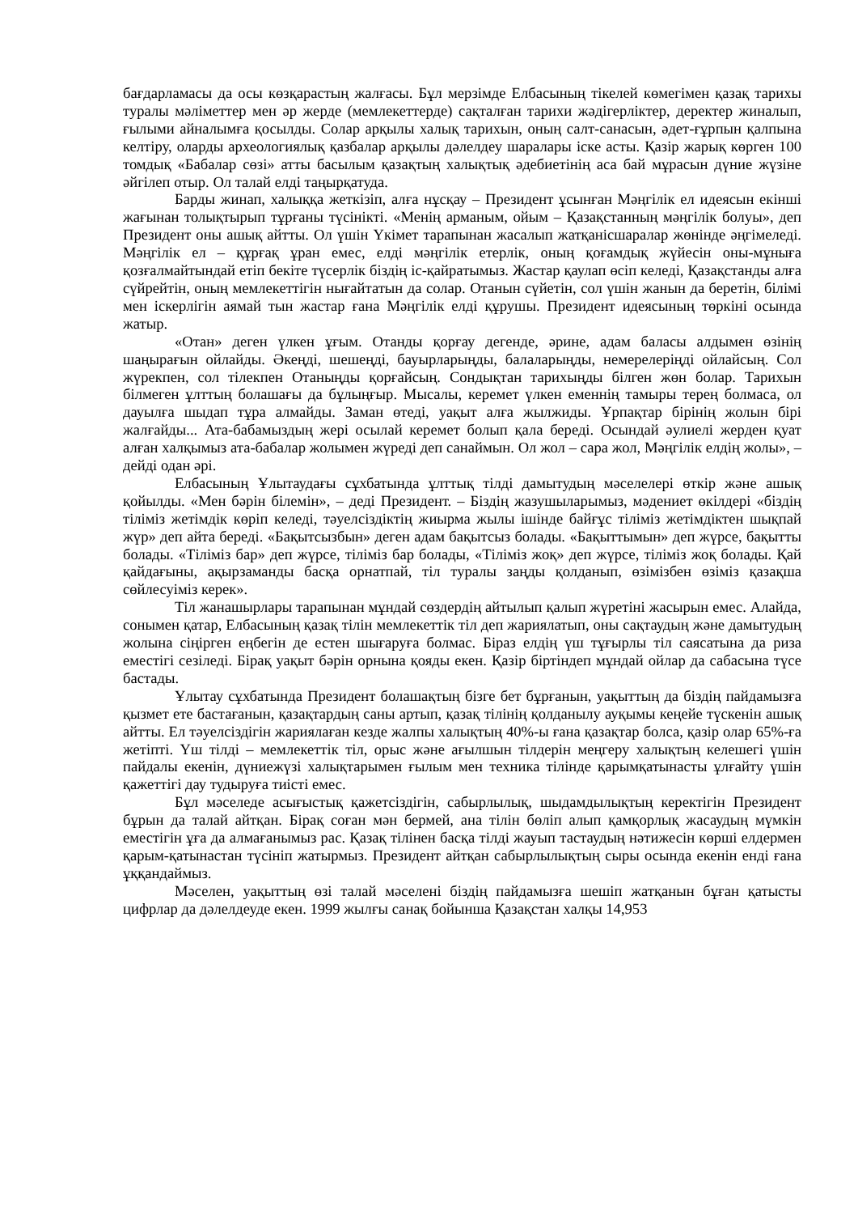бағдарламасы да осы көзқарастың жалғасы. Бұл мерзімде Елбасының тікелей көмегімен қазақ тарихы туралы мәліметтер мен әр жерде (мемлекеттерде) сақталған тарихи жәдігерліктер, деректер жиналып, ғылыми айналымға қосылды. Солар арқылы халық тарихын, оның салт-санасын, әдет-ғұрпын қалпына келтіру, оларды археологиялық қазбалар арқылы дәлелдеу шаралары іске асты. Қазір жарық көрген 100 томдық «Бабалар сөзі» атты басылым қазақтың халықтық әдебиетінің аса бай мұрасын дүние жүзіне әйгілеп отыр. Ол талай елді таңырқатуда.
Барды жинап, халыққа жеткізіп, алға нұсқау – Президент ұсынған Мәңгілік ел идеясын екінші жағынан толықтырып тұрғаны түсінікті. «Менің арманым, ойым – Қазақстанның мәңгілік болуы», деп Президент оны ашық айтты. Ол үшін Үкімет тарапынан жасалып жатқанісшаралар жөнінде әңгімеледі. Мәңгілік ел – құрғақ ұран емес, елді мәңгілік етерлік, оның қоғамдық жүйесін оны-мұнығa қозғалмайтындай етіп бекіте түсерлік біздің іс-қайратымыз. Жастар қаулап өсіп келеді, Қазақстанды алға сүйрейтін, оның мемлекеттігін нығайтатын да солар. Отанын сүйетін, сол үшін жанын да беретін, білімі мен іскерлігін аямай тын жастар ғана Мәңгілік елді құрушы. Президент идеясының төркіні осында жатыр.
«Отан» деген үлкен ұғым. Отанды қорғау дегенде, әрине, адам баласы алдымен өзінің шаңырағын ойлайды. Әкеңді, шешеңді, бауырларыңды, балаларыңды, немерелеріңді ойлайсың. Сол жүрекпен, сол тілекпен Отаныңды қорғайсың. Сондықтан тарихыңды білген жөн болар. Тарихын білмеген ұлттың болашағы да бұлыңғыр. Мысалы, керемет үлкен еменнің тамыры терең болмаса, ол дауылға шыдап тұра алмайды. Заман өтеді, уақыт алға жылжиды. Ұрпақтар бірінің жолын бірі жалғайды... Ата-бабамыздың жері осылай керемет болып қала береді. Осындай әулиелі жерден қуат алған халқымыз ата-бабалар жолымен жүреді деп санаймын. Ол жол – сара жол, Мәңгілік елдің жолы», – дейді одан әрі.
Елбасының Ұлытаудағы сұхбатында ұлттық тілді дамытудың мәселелері өткір және ашық қойылды. «Мен бәрін білемін», – деді Президент. – Біздің жазушыларымыз, мәдениет өкілдері «біздің тіліміз жетімдік көріп келеді, тәуелсіздіктің жиырма жылы ішінде байғұс тіліміз жетімдіктен шықпай жүр» деп айта береді. «Бақытсызбын» деген адам бақытсыз болады. «Бақыттымын» деп жүрсе, бақытты болады. «Тіліміз бар» деп жүрсе, тіліміз бар болады, «Тіліміз жоқ» деп жүрсе, тіліміз жоқ болады. Қай қайдағыны, ақырзаманды басқа орнатпай, тіл туралы заңды қолданып, өзімізбен өзіміз қазақша сөйлесуіміз керек».
Тіл жанашырлары тарапынан мұндай сөздердің айтылып қалып жүретіні жасырын емес. Алайда, сонымен қатар, Елбасының қазақ тілін мемлекеттік тіл деп жариялатып, оны сақтаудың және дамытудың жолына сіңірген еңбегін де естен шығаруға болмас. Біраз елдің үш тұғырлы тіл саясатына да риза еместігі сезіледі. Бірақ уақыт бәрін орнына қояды екен. Қазір біртіндеп мұндай ойлар да сабасына түсе бастады.
Ұлытау сұхбатында Президент болашақтың бізге бет бұрғанын, уақыттың да біздің пайдамызға қызмет ете бастағанын, қазақтардың саны артып, қазақ тілінің қолданылу ауқымы кеңейе түскенін ашық айтты. Ел тәуелсіздігін жариялаған кезде жалпы халықтың 40%-ы ғана қазақтар болса, қазір олар 65%-ға жетіпті. Үш тілді – мемлекеттік тіл, орыс және ағылшын тілдерін меңгеру халықтың келешегі үшін пайдалы екенін, дүниежүзі халықтарымен ғылым мен техника тілінде қарымқатынасты ұлғайту үшін қажеттігі дау тудыруға тиісті емес.
Бұл мәселеде асығыстық қажетсіздігін, сабырлылық, шыдамдылықтың керектігін Президент бұрын да талай айтқан. Бірақ соған мән бермей, ана тілін бөліп алып қамқорлық жасаудың мүмкін еместігін ұға да алмағанымыз рас. Қазақ тілінен басқа тілді жауып тастаудың нәтижесін көрші елдермен қарым-қатынастан түсініп жатырмыз. Президент айтқан сабырлылықтың сыры осында екенін енді ғана ұққандаймыз.
Мәселен, уақыттың өзі талай мәселені біздің пайдамызға шешіп жатқанын бұған қатысты цифрлар да дәлелдеуде екен. 1999 жылғы санақ бойынша Қазақстан халқы 14,953